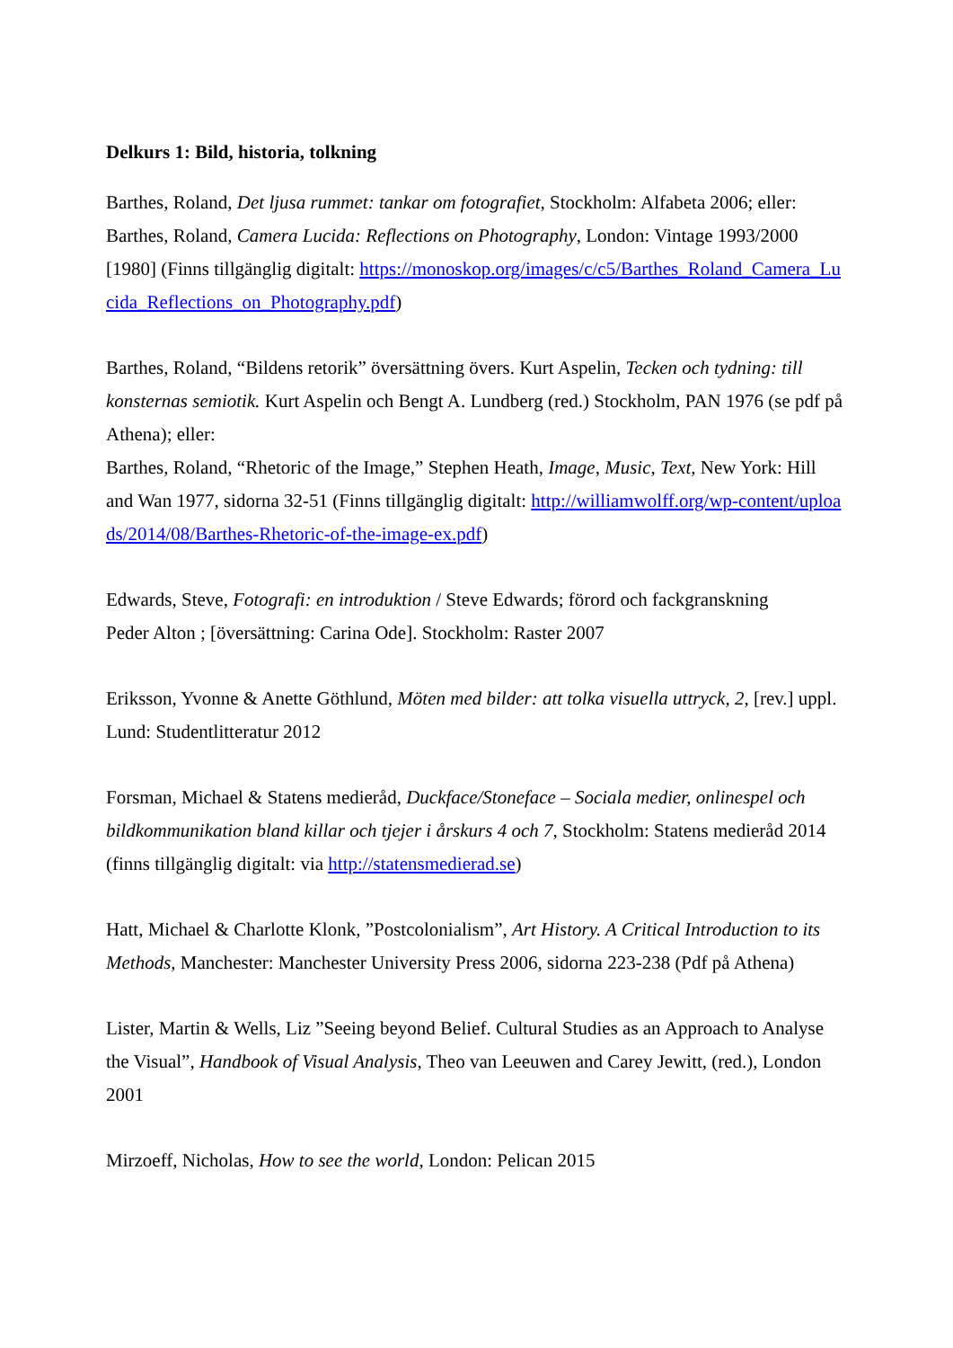Delkurs 1: Bild, historia, tolkning
Barthes, Roland, Det ljusa rummet: tankar om fotografiet, Stockholm: Alfabeta 2006; eller:
Barthes, Roland, Camera Lucida: Reflections on Photography, London: Vintage 1993/2000 [1980] (Finns tillgänglig digitalt: https://monoskop.org/images/c/c5/Barthes_Roland_Camera_Lucida_Reflections_on_Photography.pdf)
Barthes, Roland, “Bildens retorik” översättning övers. Kurt Aspelin, Tecken och tydning: till konsternas semiotik. Kurt Aspelin och Bengt A. Lundberg (red.) Stockholm, PAN 1976 (se pdf på Athena); eller:
Barthes, Roland, “Rhetoric of the Image,” Stephen Heath, Image, Music, Text, New York: Hill and Wan 1977, sidorna 32-51 (Finns tillgänglig digitalt: http://williamwolff.org/wp-content/uploads/2014/08/Barthes-Rhetoric-of-the-image-ex.pdf)
Edwards, Steve, Fotografi: en introduktion / Steve Edwards; förord och fackgranskning
Peder Alton ; [översättning: Carina Ode]. Stockholm: Raster 2007
Eriksson, Yvonne & Anette Göthlund, Möten med bilder: att tolka visuella uttryck, 2, [rev.] uppl. Lund: Studentlitteratur 2012
Forsman, Michael & Statens medieråd, Duckface/Stoneface – Sociala medier, onlinespel och bildkommunikation bland killar och tjejer i årskurs 4 och 7, Stockholm: Statens medieråd 2014 (finns tillgänglig digitalt: via http://statensmedierad.se)
Hatt, Michael & Charlotte Klonk, ”Postcolonialism”, Art History. A Critical Introduction to its Methods, Manchester: Manchester University Press 2006, sidorna 223-238 (Pdf på Athena)
Lister, Martin & Wells, Liz ”Seeing beyond Belief. Cultural Studies as an Approach to Analyse the Visual”, Handbook of Visual Analysis, Theo van Leeuwen and Carey Jewitt, (red.), London 2001
Mirzoeff, Nicholas, How to see the world, London: Pelican 2015